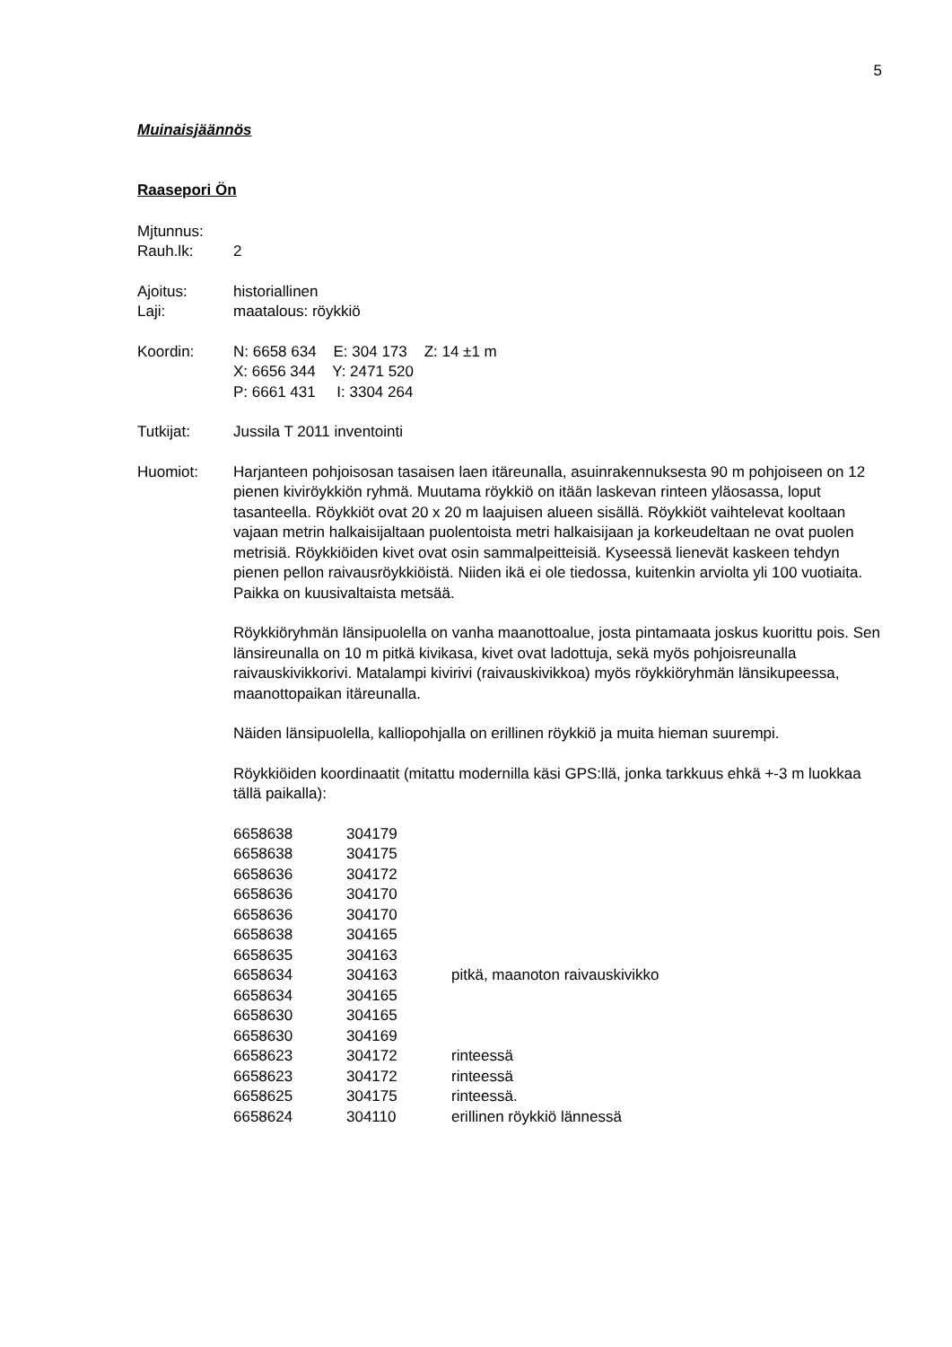5
Muinaisjäännös
Raasepori Ön
Mjtunnus:
Rauh.lk: 2
Ajoitus: historiallinen
Laji: maatalous: röykkiö
Koordin: N: 6658 634 E: 304 173 Z: 14 ±1 m
X: 6656 344 Y: 2471 520
P: 6661 431 I: 3304 264
Tutkijat: Jussila T 2011 inventointi
Huomiot: Harjanteen pohjoisosan tasaisen laen itäreunalla, asuinrakennuksesta 90 m pohjoiseen on 12 pienen kiviröykkiön ryhmä. Muutama röykkiö on itään laskevan rinteen yläosassa, loput tasanteella. Röykkiöt ovat 20 x 20 m laajuisen alueen sisällä. Röykkiöt vaihtelevat kooltaan vajaan metrin halkaisijaltaan puolentoista metri halkaisijaan ja korkeudeltaan ne ovat puolen metrisiä. Röykkiöiden kivet ovat osin sammalpeitteisiä. Kyseessä lienevät kaskeen tehdyn pienen pellon raivausröykkiöistä. Niiden ikä ei ole tiedossa, kuitenkin arviolta yli 100 vuotiaita. Paikka on kuusivaltaista metsää.
Röykkiöryhmän länsipuolella on vanha maanottoalue, josta pintamaata joskus kuorittu pois. Sen länsireunalla on 10 m pitkä kivikasa, kivet ovat ladottuja, sekä myös pohjoisreunalla raivauskivikkorivi. Matalampi kivirivi (raivauskivikkoa) myös röykkiöryhmän länsikupeessa, maanottopaikan itäreunalla.
Näiden länsipuolella, kalliopohjalla on erillinen röykkiö ja muita hieman suurempi.
Röykkiöiden koordinaatit (mitattu modernilla käsi GPS:llä, jonka tarkkuus ehkä +-3 m luokkaa tällä paikalla):
| 6658638 | 304179 | |
| 6658638 | 304175 | |
| 6658636 | 304172 | |
| 6658636 | 304170 | |
| 6658636 | 304170 | |
| 6658638 | 304165 | |
| 6658635 | 304163 | |
| 6658634 | 304163 | pitkä, maanoton raivauskivikko |
| 6658634 | 304165 | |
| 6658630 | 304165 | |
| 6658630 | 304169 | |
| 6658623 | 304172 | rinteessä |
| 6658623 | 304172 | rinteessä |
| 6658625 | 304175 | rinteessä. |
| 6658624 | 304110 | erillinen röykkiö lännessä |